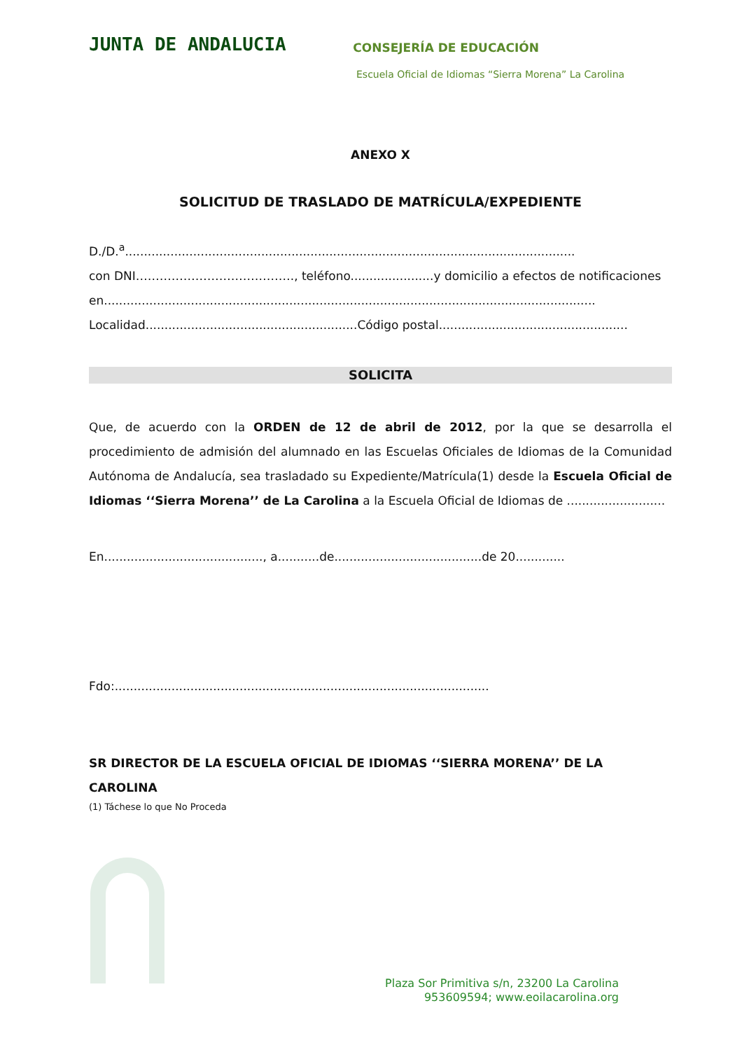JUNTA DE ANDALUCIA
CONSEJERÍA DE EDUCACIÓN
Escuela Oficial de Idiomas “Sierra Morena” La Carolina
ANEXO X
SOLICITUD DE TRASLADO DE MATRÍCULA/EXPEDIENTE
D./D.<sup>a</sup>.......................................................................................................................
con DNI…………………………………., teléfono......................y domicilio a efectos de notificaciones
en..................................................................................................................................
Localidad........................................................Código postal..................................................
SOLICITA
Que, de acuerdo con la ORDEN de 12 de abril de 2012, por la que se desarrolla el procedimiento de admisión del alumnado en las Escuelas Oficiales de Idiomas de la Comunidad Autónoma de Andalucía, sea trasladado su Expediente/Matrícula(1) desde la Escuela Oficial de Idiomas ‘‘Sierra Morena’’ de La Carolina a la Escuela Oficial de Idiomas de ..........................
En.........................................., a...........de.......................................de 20.............
Fdo:...................................................................................................
SR DIRECTOR DE LA ESCUELA OFICIAL DE IDIOMAS ‘‘SIERRA MORENA’’ DE LA CAROLINA
(1) Táchese lo que No Proceda
Plaza Sor Primitiva s/n, 23200 La Carolina
953609594; www.eoilacarolina.org